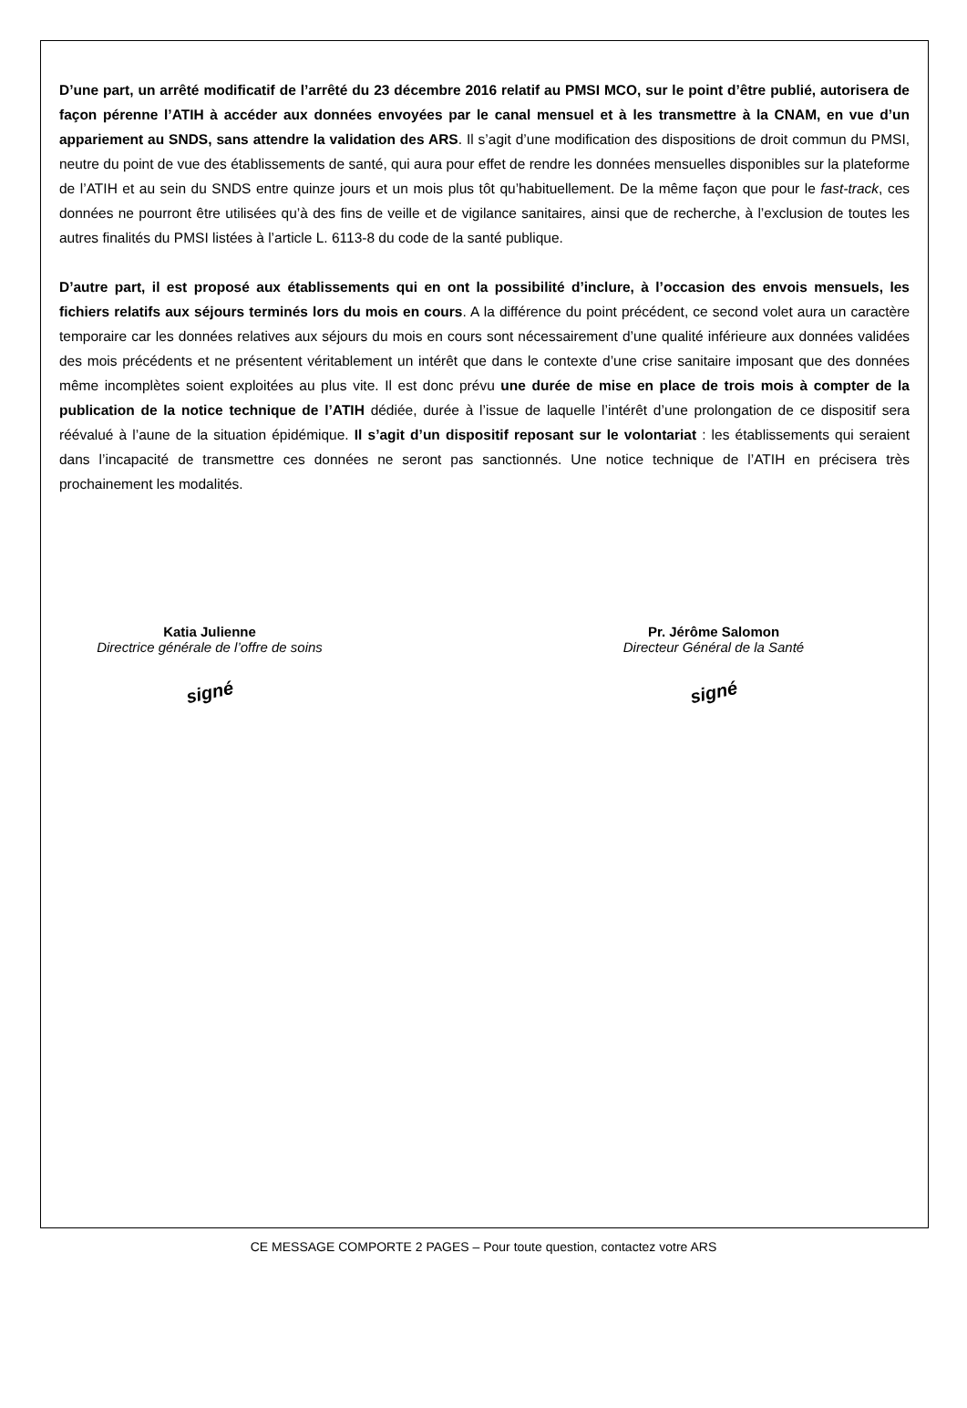D’une part, un arrêté modificatif de l’arrêté du 23 décembre 2016 relatif au PMSI MCO, sur le point d’être publié, autorisera de façon pérenne l’ATIH à accéder aux données envoyées par le canal mensuel et à les transmettre à la CNAM, en vue d’un appariement au SNDS, sans attendre la validation des ARS. Il s’agit d’une modification des dispositions de droit commun du PMSI, neutre du point de vue des établissements de santé, qui aura pour effet de rendre les données mensuelles disponibles sur la plateforme de l’ATIH et au sein du SNDS entre quinze jours et un mois plus tôt qu’habituellement. De la même façon que pour le fast-track, ces données ne pourront être utilisées qu’à des fins de veille et de vigilance sanitaires, ainsi que de recherche, à l’exclusion de toutes les autres finalités du PMSI listées à l’article L. 6113-8 du code de la santé publique.
D’autre part, il est proposé aux établissements qui en ont la possibilité d’inclure, à l’occasion des envois mensuels, les fichiers relatifs aux séjours terminés lors du mois en cours. A la différence du point précédent, ce second volet aura un caractère temporaire car les données relatives aux séjours du mois en cours sont nécessairement d’une qualité inférieure aux données validées des mois précédents et ne présentent véritablement un intérêt que dans le contexte d’une crise sanitaire imposant que des données même incomplètes soient exploitées au plus vite. Il est donc prévu une durée de mise en place de trois mois à compter de la publication de la notice technique de l’ATIH dédiée, durée à l’issue de laquelle l’intérêt d’une prolongation de ce dispositif sera réévalué à l’aune de la situation épidémique. Il s’agit d’un dispositif reposant sur le volontariat : les établissements qui seraient dans l’incapacité de transmettre ces données ne seront pas sanctionnés. Une notice technique de l’ATIH en précisera très prochainement les modalités.
Katia Julienne
Directrice générale de l’offre de soins
signé
Pr. Jérôme Salomon
Directeur Général de la Santé
signé
CE MESSAGE COMPORTE 2 PAGES – Pour toute question, contactez votre ARS